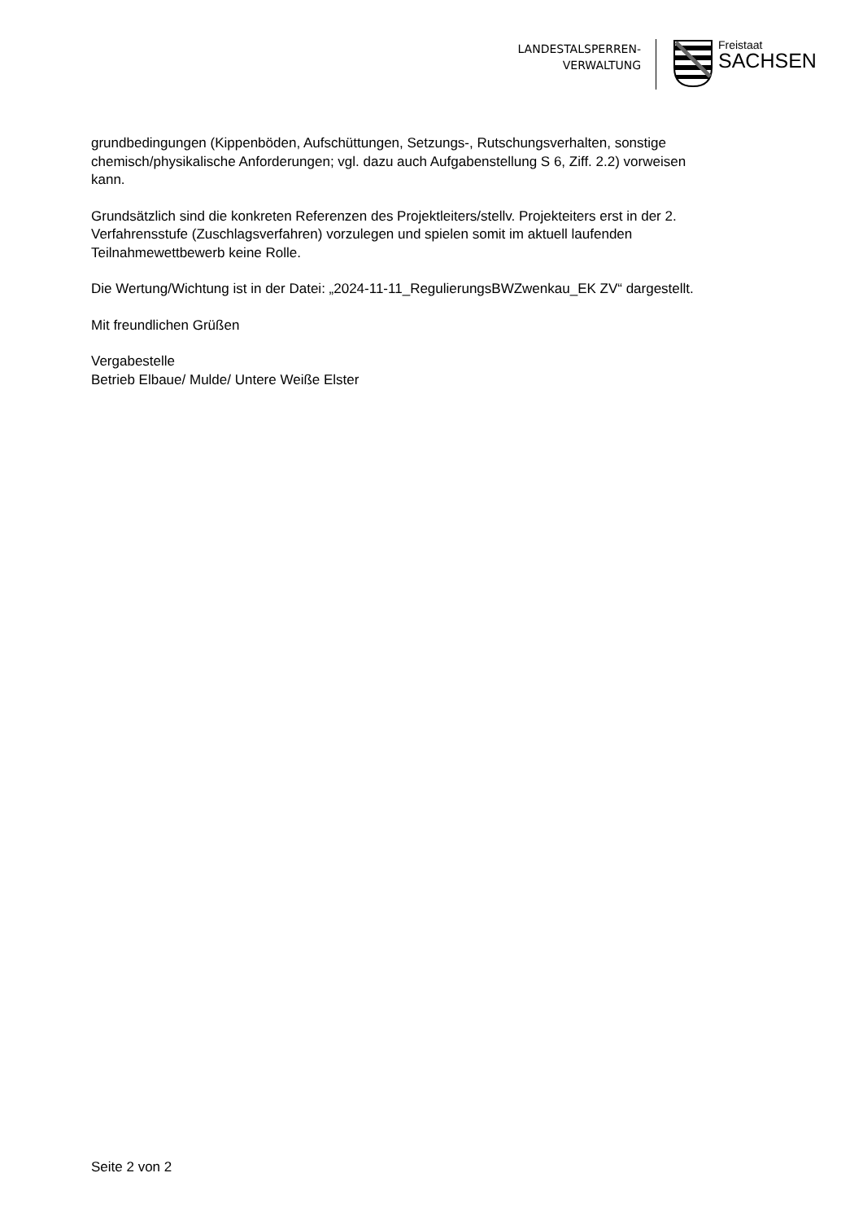LANDESTALSPERREN-
VERWALTUNG
Freistaat
SACHSEN
grundbedingungen (Kippenböden, Aufschüttungen, Setzungs-, Rutschungsverhalten, sonstige chemisch/physikalische Anforderungen; vgl. dazu auch Aufgabenstellung S 6, Ziff. 2.2) vorweisen kann.
Grundsätzlich sind die konkreten Referenzen des Projektleiters/stellv. Projekteiters erst in der 2. Verfahrensstufe (Zuschlagsverfahren) vorzulegen und spielen somit im aktuell laufenden Teilnahmewettbewerb keine Rolle.
Die Wertung/Wichtung ist in der Datei: „2024-11-11_RegulierungsBWZwenkau_EK ZV“ dargestellt.
Mit freundlichen Grüßen
Vergabestelle
Betrieb Elbaue/ Mulde/ Untere Weiße Elster
Seite 2 von 2